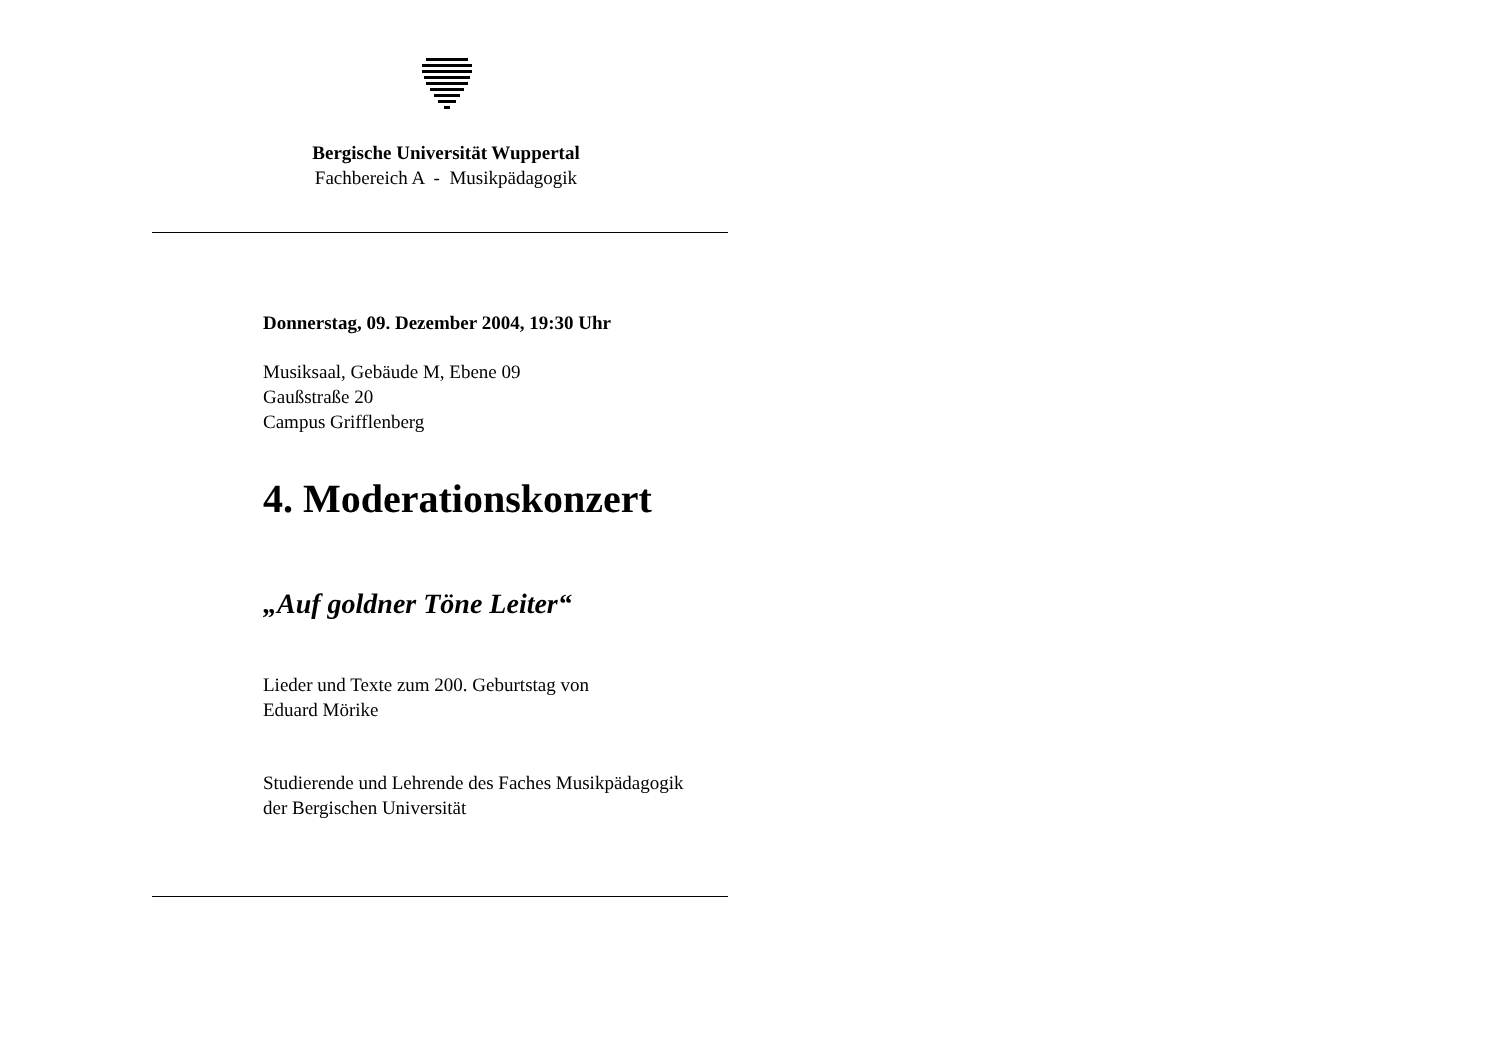Bergische Universität Wuppertal
Fachbereich A - Musikpädagogik
Donnerstag, 09. Dezember 2004, 19:30 Uhr
Musiksaal, Gebäude M, Ebene 09
Gaußstraße 20
Campus Grifflenberg
4. Moderationskonzert
„Auf goldner Töne Leiter“
Lieder und Texte zum 200. Geburtstag von
Eduard Mörike
Studierende und Lehrende des Faches Musikpädagogik
der Bergischen Universität